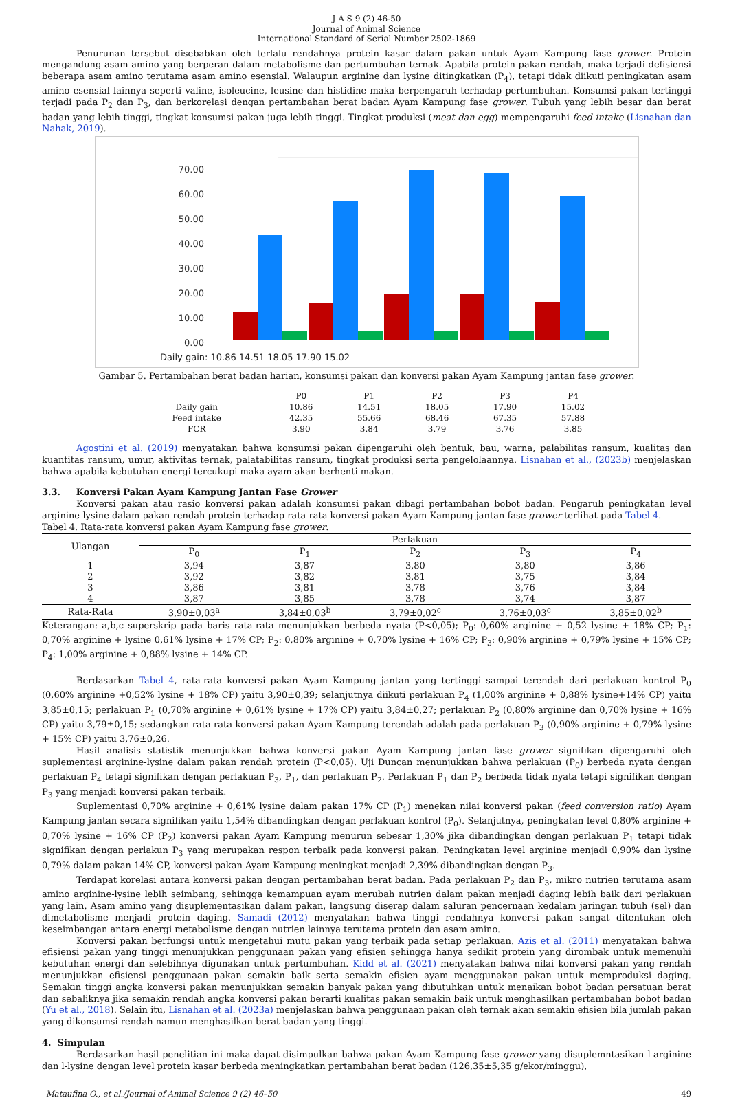J A S 9 (2) 46-50
Journal of Animal Science
International Standard of Serial Number 2502-1869
Penurunan tersebut disebabkan oleh terlalu rendahnya protein kasar dalam pakan untuk Ayam Kampung fase grower. Protein mengandung asam amino yang berperan dalam metabolisme dan pertumbuhan ternak. Apabila protein pakan rendah, maka terjadi defisiensi beberapa asam amino terutama asam amino esensial. Walaupun arginine dan lysine ditingkatkan (P<sub>4</sub>), tetapi tidak diikuti peningkatan asam amino esensial lainnya seperti valine, isoleucine, leusine dan histidine maka berpengaruh terhadap pertumbuhan. Konsumsi pakan tertinggi terjadi pada P<sub>2</sub> dan P<sub>3</sub>, dan berkorelasi dengan pertambahan berat badan Ayam Kampung fase grower. Tubuh yang lebih besar dan berat badan yang lebih tinggi, tingkat konsumsi pakan juga lebih tinggi. Tingkat produksi (meat dan egg) mempengaruhi feed intake (Lisnahan dan Nahak, 2019).
70.00
60.00
50.00
40.00
30.00
20.00
10.00
0.00
Daily gain: 10.86 14.51 18.05 17.90 15.02
Gambar 5. Pertambahan berat badan harian, konsumsi pakan dan konversi pakan Ayam Kampung jantan fase grower.
| | P0 | P1 | P2 | P3 | P4 |
| --- | --- | --- | --- | --- | --- |
| Daily gain | 10.86 | 14.51 | 18.05 | 17.90 | 15.02 |
| Feed intake | 42.35 | 55.66 | 68.46 | 67.35 | 57.88 |
| FCR | 3.90 | 3.84 | 3.79 | 3.76 | 3.85 |
Agostini et al. (2019) menyatakan bahwa konsumsi pakan dipengaruhi oleh bentuk, bau, warna, palabilitas ransum, kualitas dan kuantitas ransum, umur, aktivitas ternak, palatabilitas ransum, tingkat produksi serta pengelolaannya. Lisnahan et al., (2023b) menjelaskan bahwa apabila kebutuhan energi tercukupi maka ayam akan berhenti makan.
3.3. Konversi Pakan Ayam Kampung Jantan Fase Grower
Konversi pakan atau rasio konversi pakan adalah konsumsi pakan dibagi pertambahan bobot badan. Pengaruh peningkatan level arginine-lysine dalam pakan rendah protein terhadap rata-rata konversi pakan Ayam Kampung jantan fase grower terlihat pada Tabel 4.
Tabel 4. Rata-rata konversi pakan Ayam Kampung fase grower.
| Ulangan | Perlakuan | | | | |
| --- | --- | --- | --- | --- | --- |
| | P<sub>0</sub> | P<sub>1</sub> | P<sub>2</sub> | P<sub>3</sub> | P<sub>4</sub> |
| 1 | 3,94 | 3,87 | 3,80 | 3,80 | 3,86 |
| 2 | 3,92 | 3,82 | 3,81 | 3,75 | 3,84 |
| 3 | 3,86 | 3,81 | 3,78 | 3,76 | 3,84 |
| 4 | 3,87 | 3,85 | 3,78 | 3,74 | 3,87 |
| Rata-Rata | 3,90±0,03<sup>a</sup> | 3,84±0,03<sup>b</sup> | 3,79±0,02<sup>c</sup> | 3,76±0,03<sup>c</sup> | 3,85±0,02<sup>b</sup> |
Keterangan: a,b,c superskrip pada baris rata-rata menunjukkan berbeda nyata (P<0,05); P<sub>0</sub>: 0,60% arginine + 0,52 lysine + 18% CP; P<sub>1</sub>: 0,70% arginine + lysine 0,61% lysine + 17% CP; P<sub>2</sub>: 0,80% arginine + 0,70% lysine + 16% CP; P<sub>3</sub>: 0,90% arginine + 0,79% lysine + 15% CP; P<sub>4</sub>: 1,00% arginine + 0,88% lysine + 14% CP.
Berdasarkan Tabel 4, rata-rata konversi pakan Ayam Kampung jantan yang tertinggi sampai terendah dari perlakuan kontrol P<sub>0</sub> (0,60% arginine +0,52% lysine + 18% CP) yaitu 3,90±0,39; selanjutnya diikuti perlakuan P<sub>4</sub> (1,00% arginine + 0,88% lysine+14% CP) yaitu 3,85±0,15; perlakuan P<sub>1</sub> (0,70% arginine + 0,61% lysine + 17% CP) yaitu 3,84±0,27; perlakuan P<sub>2</sub> (0,80% arginine dan 0,70% lysine + 16% CP) yaitu 3,79±0,15; sedangkan rata-rata konversi pakan Ayam Kampung terendah adalah pada perlakuan P<sub>3</sub> (0,90% arginine + 0,79% lysine + 15% CP) yaitu 3,76±0,26.
Hasil analisis statistik menunjukkan bahwa konversi pakan Ayam Kampung jantan fase grower signifikan dipengaruhi oleh suplementasi arginine-lysine dalam pakan rendah protein (P<0,05). Uji Duncan menunjukkan bahwa perlakuan (P<sub>0</sub>) berbeda nyata dengan perlakuan P<sub>4</sub> tetapi signifikan dengan perlakuan P<sub>3</sub>, P<sub>1</sub>, dan perlakuan P<sub>2</sub>. Perlakuan P<sub>1</sub> dan P<sub>2</sub> berbeda tidak nyata tetapi signifikan dengan P<sub>3</sub> yang menjadi konversi pakan terbaik.
Suplementasi 0,70% arginine + 0,61% lysine dalam pakan 17% CP (P<sub>1</sub>) menekan nilai konversi pakan (feed conversion ratio) Ayam Kampung jantan secara signifikan yaitu 1,54% dibandingkan dengan perlakuan kontrol (P<sub>0</sub>). Selanjutnya, peningkatan level 0,80% arginine + 0,70% lysine + 16% CP (P<sub>2</sub>) konversi pakan Ayam Kampung menurun sebesar 1,30% jika dibandingkan dengan perlakuan P<sub>1</sub> tetapi tidak signifikan dengan perlakun P<sub>3</sub> yang merupakan respon terbaik pada konversi pakan. Peningkatan level arginine menjadi 0,90% dan lysine 0,79% dalam pakan 14% CP, konversi pakan Ayam Kampung meningkat menjadi 2,39% dibandingkan dengan P<sub>3</sub>.
Terdapat korelasi antara konversi pakan dengan pertambahan berat badan. Pada perlakuan P<sub>2</sub> dan P<sub>3</sub>, mikro nutrien terutama asam amino arginine-lysine lebih seimbang, sehingga kemampuan ayam merubah nutrien dalam pakan menjadi daging lebih baik dari perlakuan yang lain. Asam amino yang disuplementasikan dalam pakan, langsung diserap dalam saluran pencernaan kedalam jaringan tubuh (sel) dan dimetabolisme menjadi protein daging. Samadi (2012) menyatakan bahwa tinggi rendahnya konversi pakan sangat ditentukan oleh keseimbangan antara energi metabolisme dengan nutrien lainnya terutama protein dan asam amino.
Konversi pakan berfungsi untuk mengetahui mutu pakan yang terbaik pada setiap perlakuan. Azis et al. (2011) menyatakan bahwa efisiensi pakan yang tinggi menunjukkan penggunaan pakan yang efisien sehingga hanya sedikit protein yang dirombak untuk memenuhi kebutuhan energi dan selebihnya digunakan untuk pertumbuhan. Kidd et al. (2021) menyatakan bahwa nilai konversi pakan yang rendah menunjukkan efisiensi penggunaan pakan semakin baik serta semakin efisien ayam menggunakan pakan untuk memproduksi daging. Semakin tinggi angka konversi pakan menunjukkan semakin banyak pakan yang dibutuhkan untuk menaikan bobot badan persatuan berat dan sebaliknya jika semakin rendah angka konversi pakan berarti kualitas pakan semakin baik untuk menghasilkan pertambahan bobot badan (Yu et al., 2018). Selain itu, Lisnahan et al. (2023a) menjelaskan bahwa penggunaan pakan oleh ternak akan semakin efisien bila jumlah pakan yang dikonsumsi rendah namun menghasilkan berat badan yang tinggi.
4. Simpulan
Berdasarkan hasil penelitian ini maka dapat disimpulkan bahwa pakan Ayam Kampung fase grower yang disuplemntasikan l-arginine dan l-lysine dengan level protein kasar berbeda meningkatkan pertambahan berat badan (126,35±5,35 g/ekor/minggu),
Mataufina O., et al./Journal of Animal Science 9 (2) 46–50 49